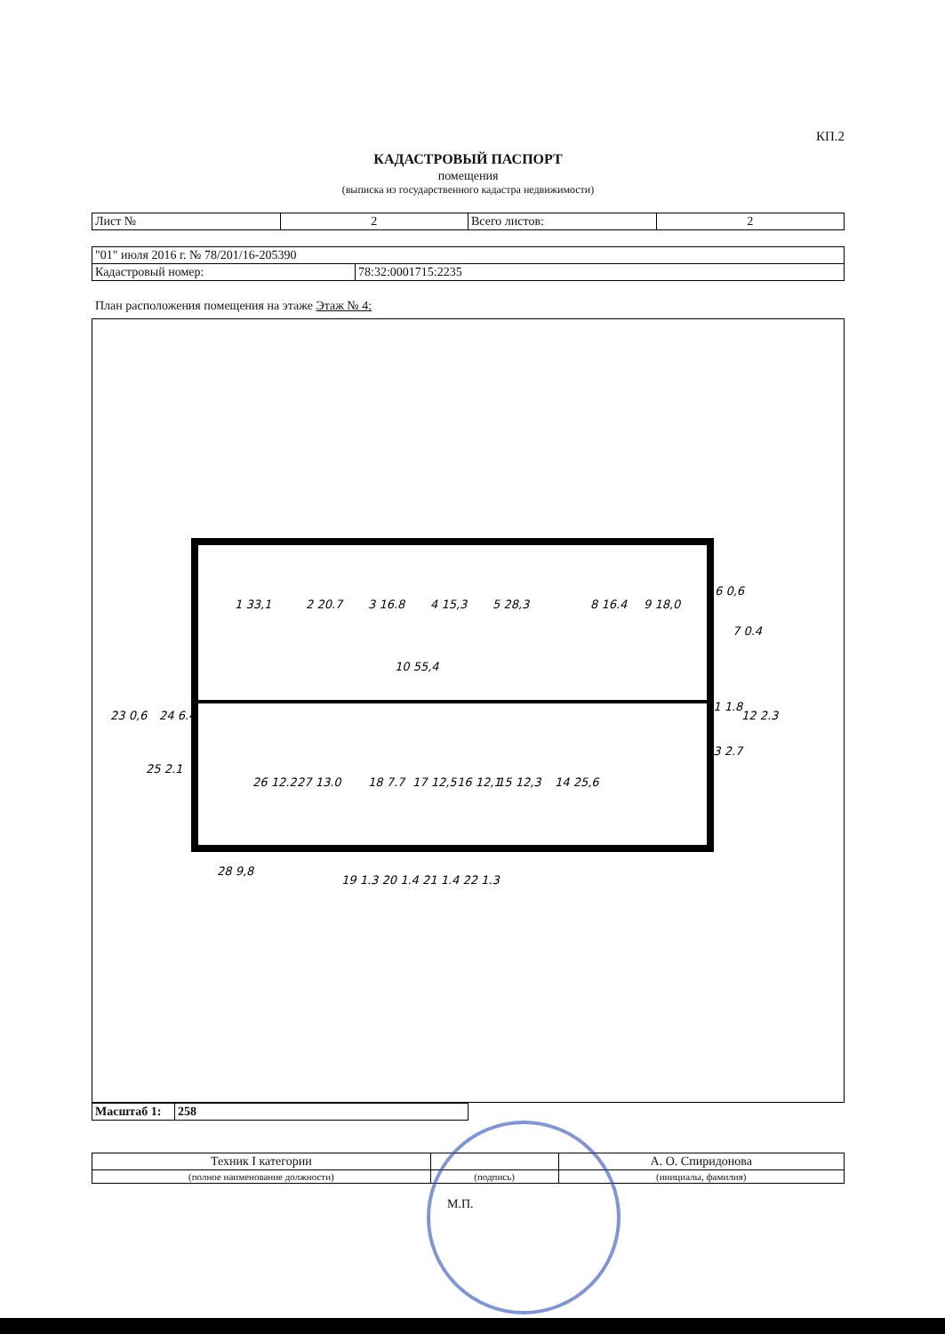КП.2
КАДАСТРОВЫЙ ПАСПОРТ
помещения
(выписка из государственного кадастра недвижимости)
| Лист № | 2 | Всего листов: | 2 |
| "01" июля 2016 г. № 78/201/16-205390 | |
| Кадастровый номер: | 78:32:0001715:2235 |
План расположения помещения на этаже Этаж № 4:
1 33,1
2 20.7
3 16.8
4 15,3
5 28,3
8 16.4
9 18,0
10 55,4
26 12.2
27 13.0
18 7.7
17 12,5
16 12,1
15 12,3
14 25,6
6 0,6
7 0.4
11 1.8
12 2.3
13 2.7
23 0,6
24 6.4
25 2.1
28 9,8
19 1.3 20 1.4 21 1.4 22 1.3
| Масштаб 1: | 258 |
| Техник I категории | | А. О. Спиридонова |
| (полное наименование должности) | (подпись) | (инициалы, фамилия) |
М.П.